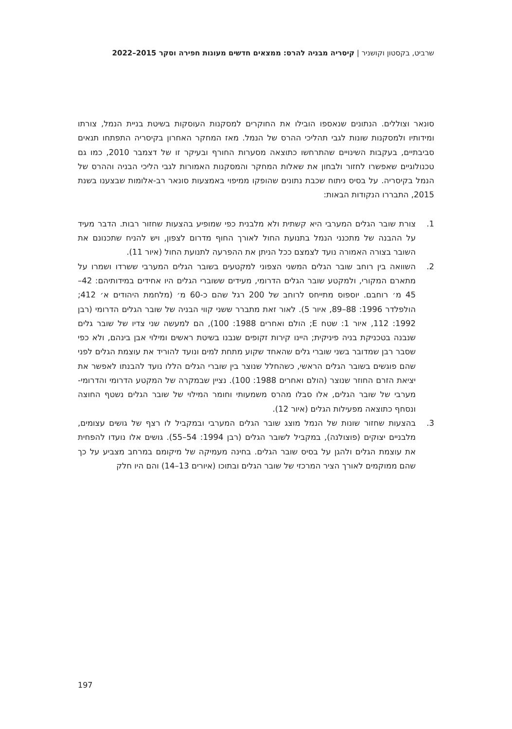שרביט, בקסטון וקושניר | קיסריה מבניה להרס: ממצאים חדשים מעונות חפירה וסקר 2015–2022
סונאר וצוללים. הנתונים שנאספו הובילו את החוקרים למסקנות העוסקות בשיטת בניית הנמל, צורתו ומידותיו ולמסקנות שונות לגבי תהליכי ההרס של הנמל. מאז המחקר האחרון בקיסריה התפתחו תנאים סביבתיים, בעקבות השינויים שהתרחשו כתוצאה מסערות החורף ובעיקר זו של דצמבר 2010, כמו גם טכנולוגיים שאפשרו לחזור ולבחון את שאלות המחקר והמסקנות האמורות לגבי הליכי הבניה וההרס של הנמל בקיסריה. על בסיס ניתוח שכבת נתונים שהופקו ממיפוי באמצעות סונאר רב-אלומות שבצענו בשנת 2015, התבררו הנקודות הבאות:
1. צורת שובר הגלים המערבי היא קשתית ולא מלבנית כפי שמופיע בהצעות שחזור רבות. הדבר מעיד על ההבנה של מתכנני הנמל בתנועת החול לאורך החוף מדרום לצפון, ויש להניח שתכנונם את השובר בצורה האמורה נועד לצמצם ככל הניתן את ההפרעה לתנועת החול (איור 11).
2. השוואה בין רוחב שובר הגלים המשני הצפוני למקטעים בשובר הגלים המערבי ששרדו ושמרו על מתארם המקורי, ולמקטע שובר הגלים הדרומי, מעידים ששוברי הגלים היו אחידים במידותיהם: 42–45 מ׳ רוחבם. יוספוס מתייחס לרוחב של 200 רגל שהם כ-60 מ׳ (מלחמת היהודים א׳ 412; הולפלדר 1996: 88–89, איור 5). לאור זאת מתברר ששני קווי הבניה של שובר הגלים הדרומי (רבן 1992: 112, איור 1: שטח E; הולם ואחרים 1988: 100), הם למעשה שני צדיו של שובר גלים שנבנה בטכניקת בניה פיניקית; היינו קירות זקופים שנבנו בשיטת ראשים ומילוי אבן בינהם, ולא כפי שסבר רבן שמדובר בשני שוברי גלים שהאחד שקוע מתחת למים ונועד להוריד את עוצמת הגלים לפני שהם פוגשים בשובר הגלים הראשי, כשהחלל שנוצר בין שוברי הגלים הללו נועד להבנתו לאפשר את יציאת הזרם החוזר שנוצר (הולם ואחרים 1988: 100). נציין שבמקרה של המקטע הדרומי והדרומי-מערבי של שובר הגלים, אלו סבלו מהרס משמעותי וחומר המילוי של שובר הגלים נשטף החוצה ונסחף כתוצאה מפעילות הגלים (איור 12).
3. בהצעות שחזור שונות של הנמל מוצג שובר הגלים המערבי ובמקביל לו רצף של גושים עצומים, מלבניים יצוקים (פוצולנה), במקביל לשובר הגלים (רבן 1994: 54–55). גושים אלו נועדו להפחית את עוצמת הגלים ולהגן על בסיס שובר הגלים. בחינה מעמיקה של מיקומם במרחב מצביע על כך שהם ממוקמים לאורך הציר המרכזי של שובר הגלים ובתוכו (איורים 13–14) והם היו חלק
197